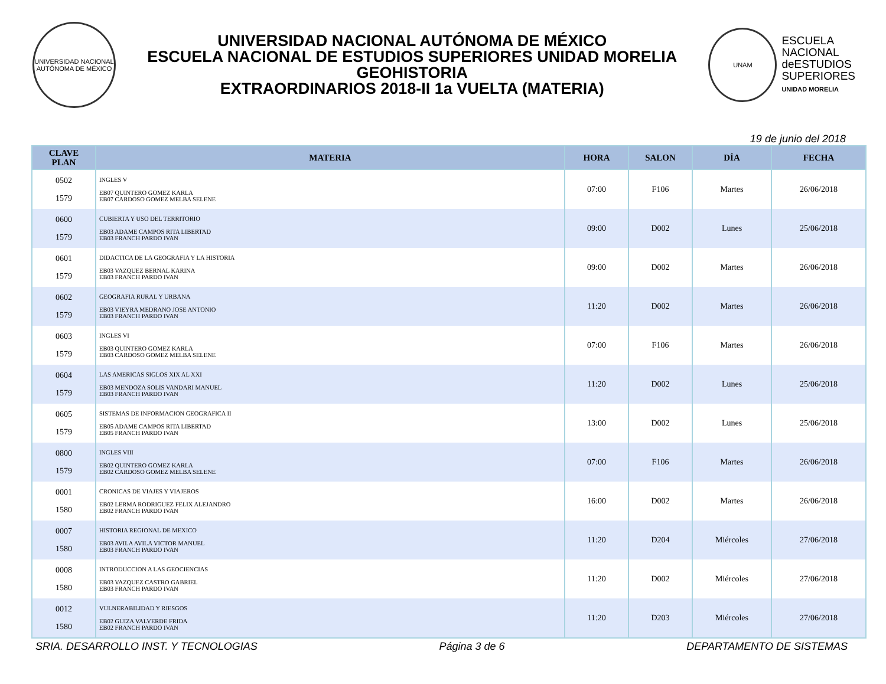UNIVERSIDAD NACIONAL AUTÓNOMA DE MÉXICO
UNIVERSIDAD NACIONAL AUTÓNOMA DE MÉXICO
ESCUELA NACIONAL DE ESTUDIOS SUPERIORES UNIDAD MORELIA
GEOHISTORIA
EXTRAORDINARIOS 2018-II 1a VUELTA (MATERIA)
UNAM
ESCUELA
NACIONAL
deESTUDIOS
SUPERIORES
UNIDAD MORELIA
19 de junio del 2018
| CLAVE PLAN | MATERIA | HORA | SALON | DÍA | FECHA |
| --- | --- | --- | --- | --- | --- |
| 0502 1579 | INGLES V EB07 QUINTERO GOMEZ KARLA EB07 CARDOSO GOMEZ MELBA SELENE | 07:00 | F106 | Martes | 26/06/2018 |
| 0600 1579 | CUBIERTA Y USO DEL TERRITORIO EB03 ADAME CAMPOS RITA LIBERTAD EB03 FRANCH PARDO IVAN | 09:00 | D002 | Lunes | 25/06/2018 |
| 0601 1579 | DIDACTICA DE LA GEOGRAFIA Y LA HISTORIA EB03 VAZQUEZ BERNAL KARINA EB03 FRANCH PARDO IVAN | 09:00 | D002 | Martes | 26/06/2018 |
| 0602 1579 | GEOGRAFIA RURAL Y URBANA EB03 VIEYRA MEDRANO JOSE ANTONIO EB03 FRANCH PARDO IVAN | 11:20 | D002 | Martes | 26/06/2018 |
| 0603 1579 | INGLES VI EB03 QUINTERO GOMEZ KARLA EB03 CARDOSO GOMEZ MELBA SELENE | 07:00 | F106 | Martes | 26/06/2018 |
| 0604 1579 | LAS AMERICAS SIGLOS XIX AL XXI EB03 MENDOZA SOLIS VANDARI MANUEL EB03 FRANCH PARDO IVAN | 11:20 | D002 | Lunes | 25/06/2018 |
| 0605 1579 | SISTEMAS DE INFORMACION GEOGRAFICA II EB05 ADAME CAMPOS RITA LIBERTAD EB05 FRANCH PARDO IVAN | 13:00 | D002 | Lunes | 25/06/2018 |
| 0800 1579 | INGLES VIII EB02 QUINTERO GOMEZ KARLA EB02 CARDOSO GOMEZ MELBA SELENE | 07:00 | F106 | Martes | 26/06/2018 |
| 0001 1580 | CRONICAS DE VIAJES Y VIAJEROS EB02 LERMA RODRIGUEZ FELIX ALEJANDRO EB02 FRANCH PARDO IVAN | 16:00 | D002 | Martes | 26/06/2018 |
| 0007 1580 | HISTORIA REGIONAL DE MEXICO EB03 AVILA AVILA VICTOR MANUEL EB03 FRANCH PARDO IVAN | 11:20 | D204 | Miércoles | 27/06/2018 |
| 0008 1580 | INTRODUCCION A LAS GEOCIENCIAS EB03 VAZQUEZ CASTRO GABRIEL EB03 FRANCH PARDO IVAN | 11:20 | D002 | Miércoles | 27/06/2018 |
| 0012 1580 | VULNERABILIDAD Y RIESGOS EB02 GUIZA VALVERDE FRIDA EB02 FRANCH PARDO IVAN | 11:20 | D203 | Miércoles | 27/06/2018 |
SRIA. DESARROLLO INST. Y TECNOLOGIAS Página 3 de 6 DEPARTAMENTO DE SISTEMAS